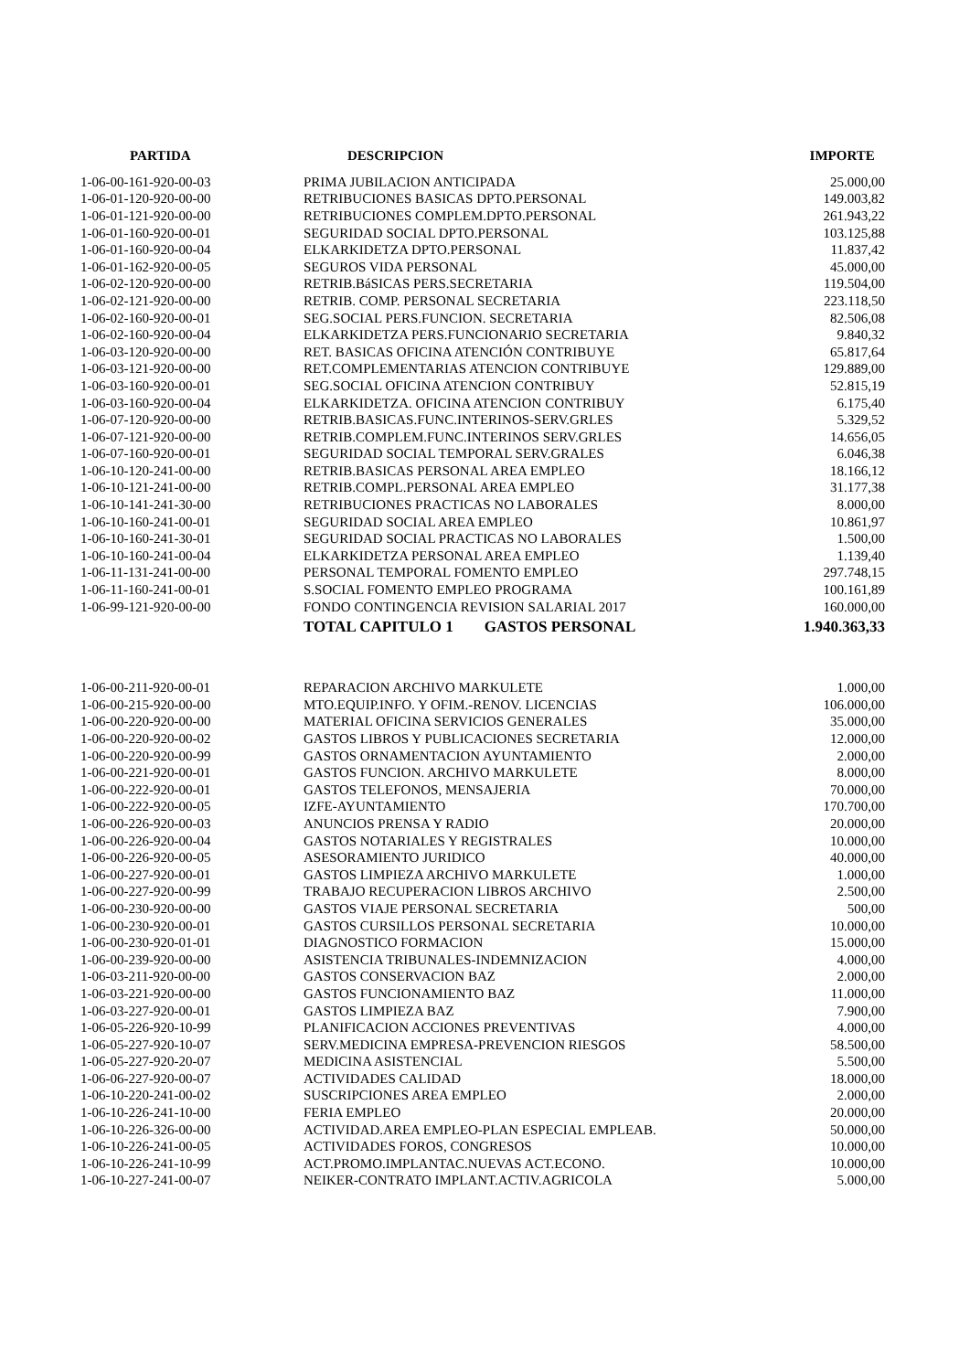| PARTIDA | DESCRIPCION | IMPORTE |
| --- | --- | --- |
| 1-06-00-161-920-00-03 | PRIMA JUBILACION ANTICIPADA | 25.000,00 |
| 1-06-01-120-920-00-00 | RETRIBUCIONES BASICAS DPTO.PERSONAL | 149.003,82 |
| 1-06-01-121-920-00-00 | RETRIBUCIONES COMPLEM.DPTO.PERSONAL | 261.943,22 |
| 1-06-01-160-920-00-01 | SEGURIDAD SOCIAL DPTO.PERSONAL | 103.125,88 |
| 1-06-01-160-920-00-04 | ELKARKIDETZA DPTO.PERSONAL | 11.837,42 |
| 1-06-01-162-920-00-05 | SEGUROS VIDA PERSONAL | 45.000,00 |
| 1-06-02-120-920-00-00 | RETRIB.BáSICAS PERS.SECRETARIA | 119.504,00 |
| 1-06-02-121-920-00-00 | RETRIB. COMP. PERSONAL SECRETARIA | 223.118,50 |
| 1-06-02-160-920-00-01 | SEG.SOCIAL PERS.FUNCION. SECRETARIA | 82.506,08 |
| 1-06-02-160-920-00-04 | ELKARKIDETZA PERS.FUNCIONARIO SECRETARIA | 9.840,32 |
| 1-06-03-120-920-00-00 | RET. BASICAS OFICINA ATENCIÓN CONTRIBUYE | 65.817,64 |
| 1-06-03-121-920-00-00 | RET.COMPLEMENTARIAS ATENCION CONTRIBUYE | 129.889,00 |
| 1-06-03-160-920-00-01 | SEG.SOCIAL OFICINA ATENCION CONTRIBUY | 52.815,19 |
| 1-06-03-160-920-00-04 | ELKARKIDETZA. OFICINA ATENCION CONTRIBUY | 6.175,40 |
| 1-06-07-120-920-00-00 | RETRIB.BASICAS.FUNC.INTERINOS-SERV.GRLES | 5.329,52 |
| 1-06-07-121-920-00-00 | RETRIB.COMPLEM.FUNC.INTERINOS SERV.GRLES | 14.656,05 |
| 1-06-07-160-920-00-01 | SEGURIDAD SOCIAL TEMPORAL SERV.GRALES | 6.046,38 |
| 1-06-10-120-241-00-00 | RETRIB.BASICAS PERSONAL AREA EMPLEO | 18.166,12 |
| 1-06-10-121-241-00-00 | RETRIB.COMPL.PERSONAL AREA EMPLEO | 31.177,38 |
| 1-06-10-141-241-30-00 | RETRIBUCIONES PRACTICAS NO LABORALES | 8.000,00 |
| 1-06-10-160-241-00-01 | SEGURIDAD SOCIAL AREA EMPLEO | 10.861,97 |
| 1-06-10-160-241-30-01 | SEGURIDAD SOCIAL PRACTICAS NO LABORALES | 1.500,00 |
| 1-06-10-160-241-00-04 | ELKARKIDETZA PERSONAL AREA EMPLEO | 1.139,40 |
| 1-06-11-131-241-00-00 | PERSONAL TEMPORAL FOMENTO EMPLEO | 297.748,15 |
| 1-06-11-160-241-00-01 | S.SOCIAL FOMENTO EMPLEO PROGRAMA | 100.161,89 |
| 1-06-99-121-920-00-00 | FONDO CONTINGENCIA REVISION SALARIAL 2017 | 160.000,00 |
| | TOTAL CAPITULO 1 GASTOS PERSONAL | 1.940.363,33 |
| 1-06-00-211-920-00-01 | REPARACION ARCHIVO MARKULETE | 1.000,00 |
| 1-06-00-215-920-00-00 | MTO.EQUIP.INFO. Y OFIM.-RENOV. LICENCIAS | 106.000,00 |
| 1-06-00-220-920-00-00 | MATERIAL OFICINA SERVICIOS GENERALES | 35.000,00 |
| 1-06-00-220-920-00-02 | GASTOS LIBROS Y PUBLICACIONES SECRETARIA | 12.000,00 |
| 1-06-00-220-920-00-99 | GASTOS ORNAMENTACION AYUNTAMIENTO | 2.000,00 |
| 1-06-00-221-920-00-01 | GASTOS FUNCION. ARCHIVO MARKULETE | 8.000,00 |
| 1-06-00-222-920-00-01 | GASTOS TELEFONOS, MENSAJERIA | 70.000,00 |
| 1-06-00-222-920-00-05 | IZFE-AYUNTAMIENTO | 170.700,00 |
| 1-06-00-226-920-00-03 | ANUNCIOS PRENSA Y RADIO | 20.000,00 |
| 1-06-00-226-920-00-04 | GASTOS NOTARIALES Y REGISTRALES | 10.000,00 |
| 1-06-00-226-920-00-05 | ASESORAMIENTO JURIDICO | 40.000,00 |
| 1-06-00-227-920-00-01 | GASTOS LIMPIEZA ARCHIVO MARKULETE | 1.000,00 |
| 1-06-00-227-920-00-99 | TRABAJO RECUPERACION LIBROS ARCHIVO | 2.500,00 |
| 1-06-00-230-920-00-00 | GASTOS VIAJE PERSONAL SECRETARIA | 500,00 |
| 1-06-00-230-920-00-01 | GASTOS CURSILLOS PERSONAL SECRETARIA | 10.000,00 |
| 1-06-00-230-920-01-01 | DIAGNOSTICO FORMACION | 15.000,00 |
| 1-06-00-239-920-00-00 | ASISTENCIA TRIBUNALES-INDEMNIZACION | 4.000,00 |
| 1-06-03-211-920-00-00 | GASTOS CONSERVACION BAZ | 2.000,00 |
| 1-06-03-221-920-00-00 | GASTOS FUNCIONAMIENTO BAZ | 11.000,00 |
| 1-06-03-227-920-00-01 | GASTOS LIMPIEZA BAZ | 7.900,00 |
| 1-06-05-226-920-10-99 | PLANIFICACION ACCIONES PREVENTIVAS | 4.000,00 |
| 1-06-05-227-920-10-07 | SERV.MEDICINA EMPRESA-PREVENCION RIESGOS | 58.500,00 |
| 1-06-05-227-920-20-07 | MEDICINA ASISTENCIAL | 5.500,00 |
| 1-06-06-227-920-00-07 | ACTIVIDADES CALIDAD | 18.000,00 |
| 1-06-10-220-241-00-02 | SUSCRIPCIONES AREA EMPLEO | 2.000,00 |
| 1-06-10-226-241-10-00 | FERIA EMPLEO | 20.000,00 |
| 1-06-10-226-326-00-00 | ACTIVIDAD.AREA EMPLEO-PLAN ESPECIAL EMPLEAB. | 50.000,00 |
| 1-06-10-226-241-00-05 | ACTIVIDADES FOROS, CONGRESOS | 10.000,00 |
| 1-06-10-226-241-10-99 | ACT.PROMO.IMPLANTAC.NUEVAS ACT.ECONO. | 10.000,00 |
| 1-06-10-227-241-00-07 | NEIKER-CONTRATO IMPLANT.ACTIV.AGRICOLA | 5.000,00 |